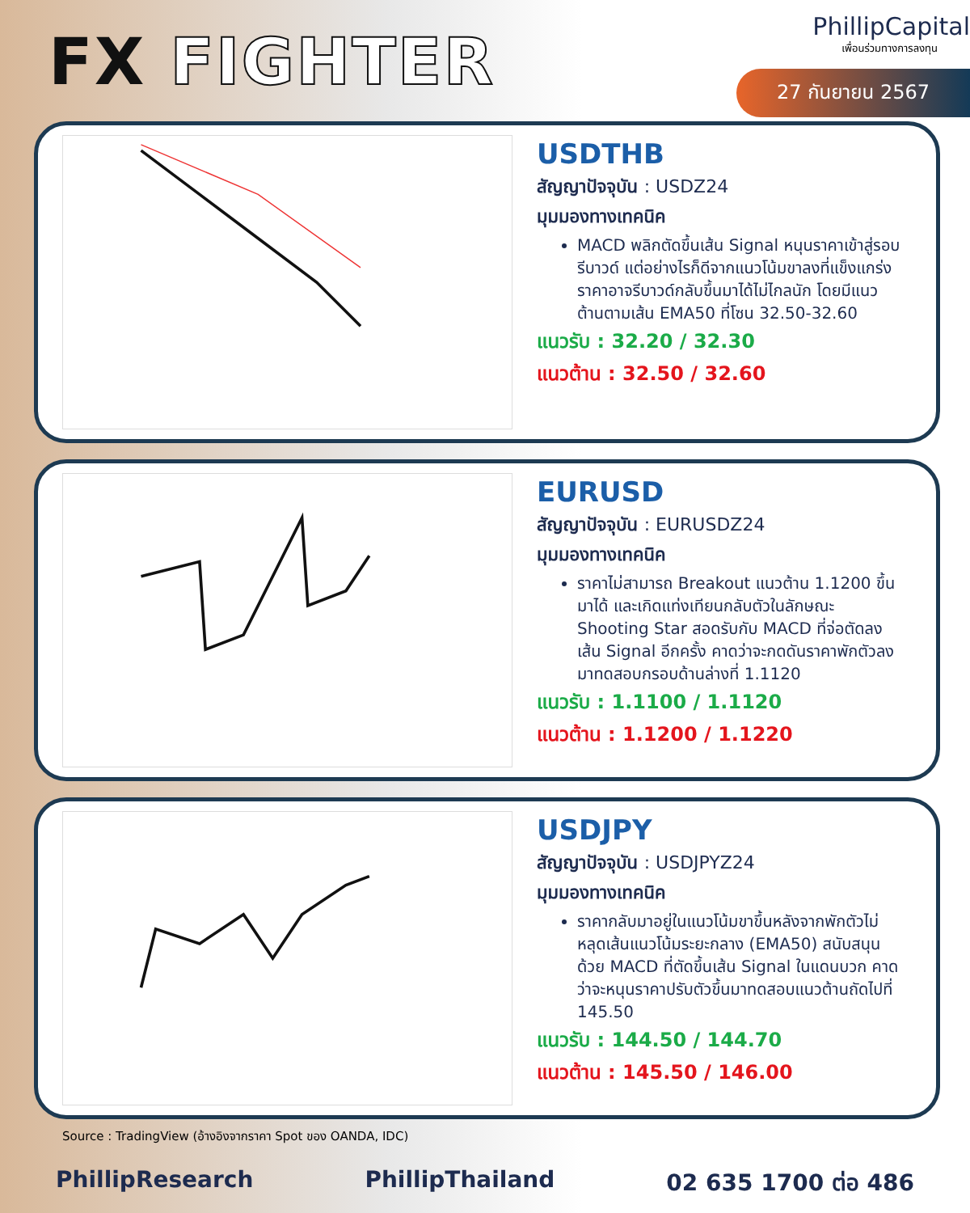FX FIGHTER
PhillipCapital
เพื่อนร่วมทางการลงทุน
27 กันยายน 2567
USDTHB
สัญญาปัจจุบัน : USDZ24
มุมมองทางเทคนิค
MACD พลิกตัดขึ้นเส้น Signal หนุนราคาเข้าสู่รอบรีบาวด์ แต่อย่างไรก็ดีจากแนวโน้มขาลงที่แข็งแกร่ง ราคาอาจรีบาวด์กลับขึ้นมาได้ไม่ไกลนัก โดยมีแนวต้านตามเส้น EMA50 ที่โซน 32.50-32.60
แนวรับ : 32.20 / 32.30
แนวต้าน : 32.50 / 32.60
EURUSD
สัญญาปัจจุบัน : EURUSDZ24
มุมมองทางเทคนิค
ราคาไม่สามารถ Breakout แนวต้าน 1.1200 ขึ้นมาได้ และเกิดแท่งเทียนกลับตัวในลักษณะ Shooting Star สอดรับกับ MACD ที่จ่อตัดลงเส้น Signal อีกครั้ง คาดว่าจะกดดันราคาพักตัวลงมาทดสอบกรอบด้านล่างที่ 1.1120
แนวรับ : 1.1100 / 1.1120
แนวต้าน : 1.1200 / 1.1220
USDJPY
สัญญาปัจจุบัน : USDJPYZ24
มุมมองทางเทคนิค
ราคากลับมาอยู่ในแนวโน้มขาขึ้นหลังจากพักตัวไม่หลุดเส้นแนวโน้มระยะกลาง (EMA50) สนับสนุนด้วย MACD ที่ตัดขึ้นเส้น Signal ในแดนบวก คาดว่าจะหนุนราคาปรับตัวขึ้นมาทดสอบแนวต้านถัดไปที่ 145.50
แนวรับ : 144.50 / 144.70
แนวต้าน : 145.50 / 146.00
Source : TradingView (อ้างอิงจากราคา Spot ของ OANDA, IDC)
PhillipResearch PhillipThailand 02 635 1700 ต่อ 486